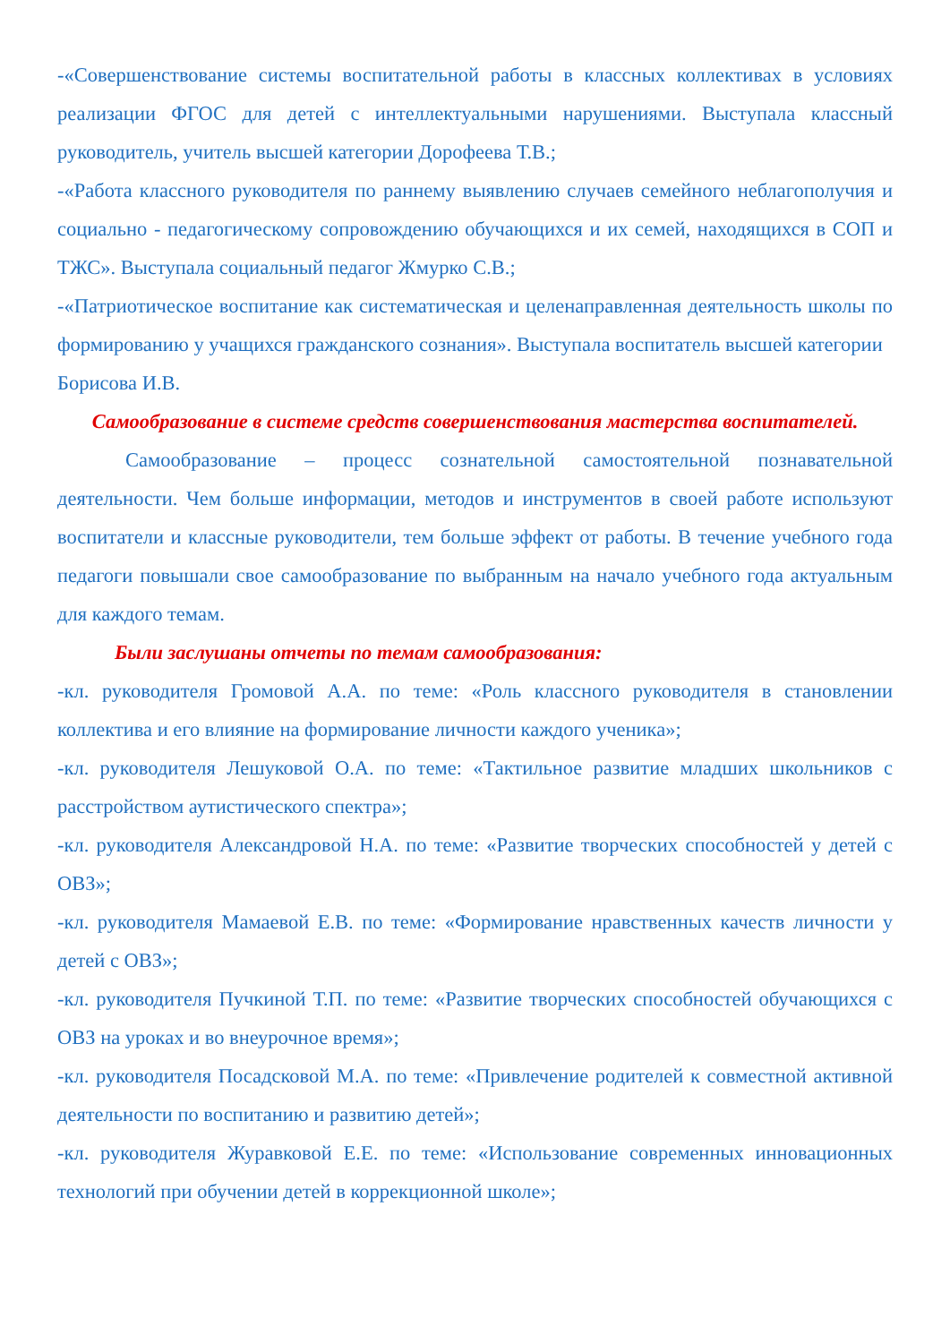-«Совершенствование системы воспитательной работы в классных коллективах в условиях реализации ФГОС для детей с интеллектуальными нарушениями. Выступала классный руководитель, учитель высшей категории Дорофеева Т.В.;
-«Работа классного руководителя по раннему выявлению случаев семейного неблагополучия и социально - педагогическому сопровождению обучающихся и их семей, находящихся в СОП и ТЖС». Выступала социальный педагог Жмурко С.В.;
-«Патриотическое воспитание как систематическая и целенаправленная деятельность школы по формированию у учащихся гражданского сознания». Выступала воспитатель высшей категории Борисова И.В.
Самообразование в системе средств совершенствования мастерства воспитателей.
Самообразование – процесс сознательной самостоятельной познавательной деятельности. Чем больше информации, методов и инструментов в своей работе используют воспитатели и классные руководители, тем больше эффект от работы. В течение учебного года педагоги повышали свое самообразование по выбранным на начало учебного года актуальным для каждого темам.
Были заслушаны отчеты по темам самообразования:
-кл. руководителя Громовой А.А. по теме: «Роль классного руководителя в становлении коллектива и его влияние на формирование личности каждого ученика»;
-кл. руководителя Лешуковой О.А. по теме: «Тактильное развитие младших школьников с расстройством аутистического спектра»;
-кл. руководителя Александровой Н.А. по теме: «Развитие творческих способностей у детей с ОВЗ»;
-кл. руководителя Мамаевой Е.В. по теме: «Формирование нравственных качеств личности у детей с ОВЗ»;
-кл. руководителя Пучкиной Т.П. по теме: «Развитие творческих способностей обучающихся с ОВЗ на уроках и во внеурочное время»;
-кл. руководителя Посадсковой М.А. по теме: «Привлечение родителей к совместной активной деятельности по воспитанию и развитию детей»;
-кл. руководителя Журавковой Е.Е. по теме: «Использование современных инновационных технологий при обучении детей в коррекционной школе»;